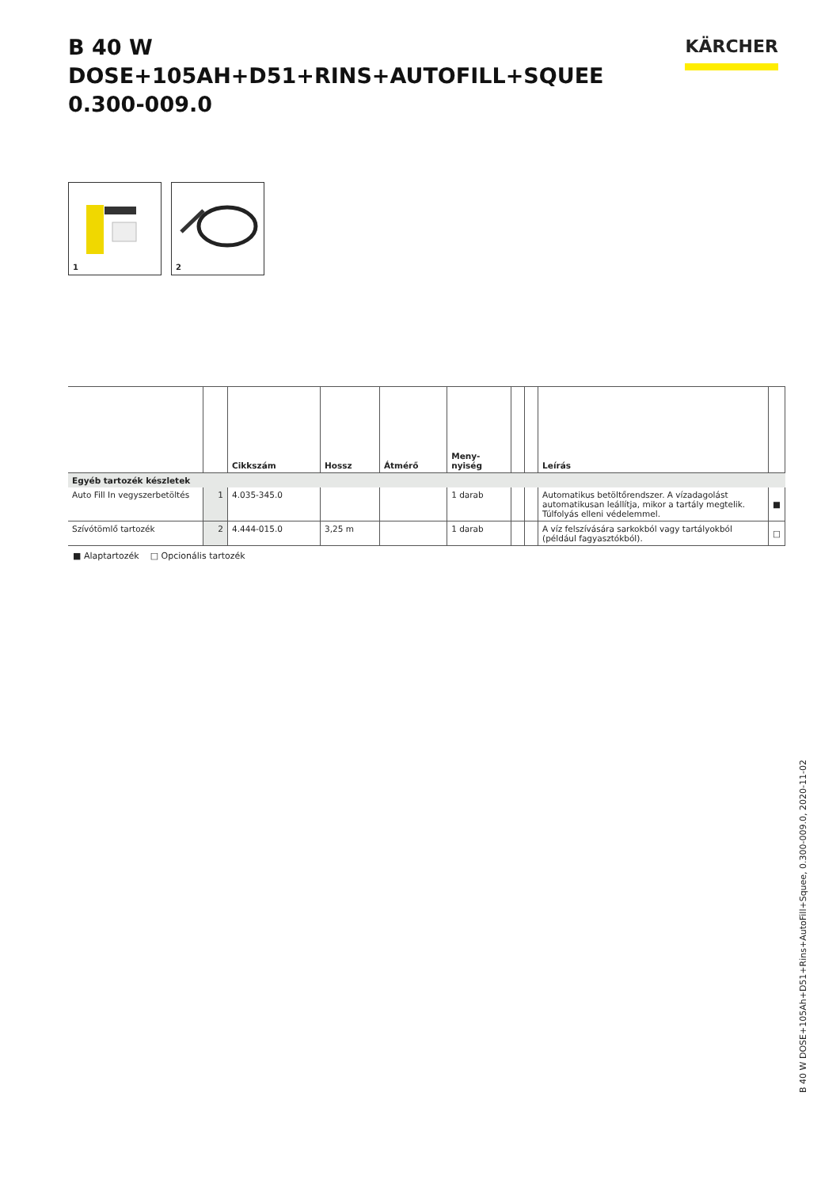B 40 W DOSE+105AH+D51+RINS+AUTOFILL+SQUEE
0.300-009.0
KÄRCHER
1
2
| | | Cikkszám | Hossz | Átmérő | Meny- nyiség | | | Leírás | |
| --- | --- | --- | --- | --- | --- | --- | --- | --- | --- |
| Egyéb tartozék készletek | | | | | | | | | |
| Auto Fill In vegyszerbetöltés | 1 | 4.035-345.0 | | | 1 darab | | | Automatikus betöltőrendszer. A vízadagolást automatikusan leállítja, mikor a tartály megtelik. Túlfolyás elleni védelemmel. | ■ |
| Szívótömlő tartozék | 2 | 4.444-015.0 | 3,25 m | | 1 darab | | | A víz felszívására sarkokból vagy tartályokból (például fagyasztókból). | □ |
■ Alaptartozék □ Opcionális tartozék
B 40 W DOSE+105Ah+D51+Rins+AutoFill+Squee, 0.300-009.0, 2020-11-02